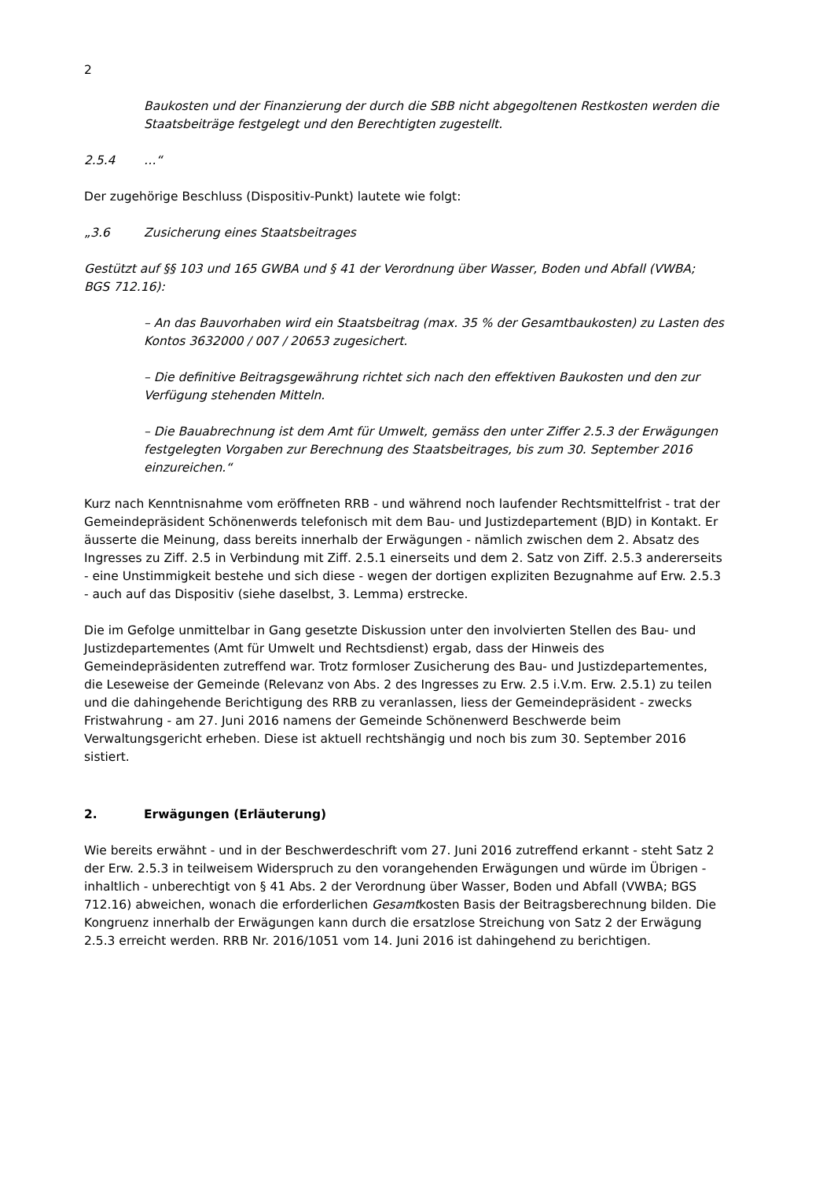2
Baukosten und der Finanzierung der durch die SBB nicht abgegoltenen Restkosten werden die Staatsbeiträge festgelegt und den Berechtigten zugestellt.
2.5.4 …“
Der zugehörige Beschluss (Dispositiv-Punkt) lautete wie folgt:
„3.6 Zusicherung eines Staatsbeitrages
Gestützt auf §§ 103 und 165 GWBA und § 41 der Verordnung über Wasser, Boden und Abfall (VWBA; BGS 712.16):
– An das Bauvorhaben wird ein Staatsbeitrag (max. 35 % der Gesamtbaukosten) zu Lasten des Kontos 3632000 / 007 / 20653 zugesichert.
– Die definitive Beitragsgewährung richtet sich nach den effektiven Baukosten und den zur Verfügung stehenden Mitteln.
– Die Bauabrechnung ist dem Amt für Umwelt, gemäss den unter Ziffer 2.5.3 der Erwägungen festgelegten Vorgaben zur Berechnung des Staatsbeitrages, bis zum 30. September 2016 einzureichen.“
Kurz nach Kenntnisnahme vom eröffneten RRB - und während noch laufender Rechtsmittelfrist - trat der Gemeindepräsident Schönenwerds telefonisch mit dem Bau- und Justizdepartement (BJD) in Kontakt. Er äusserte die Meinung, dass bereits innerhalb der Erwägungen - nämlich zwischen dem 2. Absatz des Ingresses zu Ziff. 2.5 in Verbindung mit Ziff. 2.5.1 einerseits und dem 2. Satz von Ziff. 2.5.3 andererseits - eine Unstimmigkeit bestehe und sich diese - wegen der dortigen expliziten Bezugnahme auf Erw. 2.5.3 - auch auf das Dispositiv (siehe daselbst, 3. Lemma) erstrecke.
Die im Gefolge unmittelbar in Gang gesetzte Diskussion unter den involvierten Stellen des Bau- und Justizdepartementes (Amt für Umwelt und Rechtsdienst) ergab, dass der Hinweis des Gemeindepräsidenten zutreffend war. Trotz formloser Zusicherung des Bau- und Justizdepartementes, die Leseweise der Gemeinde (Relevanz von Abs. 2 des Ingresses zu Erw. 2.5 i.V.m. Erw. 2.5.1) zu teilen und die dahingehende Berichtigung des RRB zu veranlassen, liess der Gemeindepräsident - zwecks Fristwahrung - am 27. Juni 2016 namens der Gemeinde Schönenwerd Beschwerde beim Verwaltungsgericht erheben. Diese ist aktuell rechtshängig und noch bis zum 30. September 2016 sistiert.
2. Erwägungen (Erläuterung)
Wie bereits erwähnt - und in der Beschwerdeschrift vom 27. Juni 2016 zutreffend erkannt - steht Satz 2 der Erw. 2.5.3 in teilweisem Widerspruch zu den vorangehenden Erwägungen und würde im Übrigen - inhaltlich - unberechtigt von § 41 Abs. 2 der Verordnung über Wasser, Boden und Abfall (VWBA; BGS 712.16) abweichen, wonach die erforderlichen Gesamtkosten Basis der Beitragsberechnung bilden. Die Kongruenz innerhalb der Erwägungen kann durch die ersatzlose Streichung von Satz 2 der Erwägung 2.5.3 erreicht werden. RRB Nr. 2016/1051 vom 14. Juni 2016 ist dahingehend zu berichtigen.